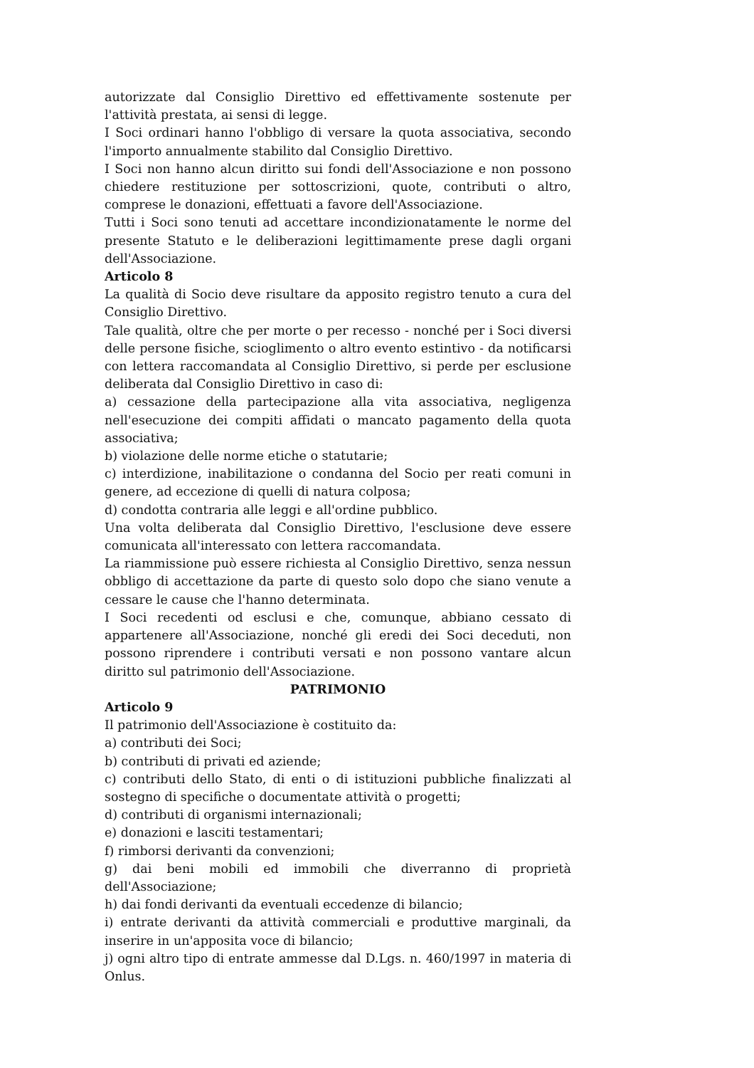autorizzate dal Consiglio Direttivo ed effettivamente sostenute per l'attività prestata, ai sensi di legge.
I Soci ordinari hanno l'obbligo di versare la quota associativa, secondo l'importo annualmente stabilito dal Consiglio Direttivo.
I Soci non hanno alcun diritto sui fondi dell'Associazione e non possono chiedere restituzione per sottoscrizioni, quote, contributi o altro, comprese le donazioni, effettuati a favore dell'Associazione.
Tutti i Soci sono tenuti ad accettare incondizionatamente le norme del presente Statuto e le deliberazioni legittimamente prese dagli organi dell'Associazione.
Articolo 8
La qualità di Socio deve risultare da apposito registro tenuto a cura del Consiglio Direttivo.
Tale qualità, oltre che per morte o per recesso - nonché per i Soci diversi delle persone fisiche, scioglimento o altro evento estintivo - da notificarsi con lettera raccomandata al Consiglio Direttivo, si perde per esclusione deliberata dal Consiglio Direttivo in caso di:
a) cessazione della partecipazione alla vita associativa, negligenza nell'esecuzione dei compiti affidati o mancato pagamento della quota associativa;
b) violazione delle norme etiche o statutarie;
c) interdizione, inabilitazione o condanna del Socio per reati comuni in genere, ad eccezione di quelli di natura colposa;
d) condotta contraria alle leggi e all'ordine pubblico.
Una volta deliberata dal Consiglio Direttivo, l'esclusione deve essere comunicata all'interessato con lettera raccomandata.
La riammissione può essere richiesta al Consiglio Direttivo, senza nessun obbligo di accettazione da parte di questo solo dopo che siano venute a cessare le cause che l'hanno determinata.
I Soci recedenti od esclusi e che, comunque, abbiano cessato di appartenere all'Associazione, nonché gli eredi dei Soci deceduti, non possono riprendere i contributi versati e non possono vantare alcun diritto sul patrimonio dell'Associazione.
PATRIMONIO
Articolo 9
Il patrimonio dell'Associazione è costituito da:
a) contributi dei Soci;
b) contributi di privati ed aziende;
c) contributi dello Stato, di enti o di istituzioni pubbliche finalizzati al sostegno di specifiche o documentate attività o progetti;
d) contributi di organismi internazionali;
e) donazioni e lasciti testamentari;
f) rimborsi derivanti da convenzioni;
g) dai beni mobili ed immobili che diverranno di proprietà dell'Associazione;
h) dai fondi derivanti da eventuali eccedenze di bilancio;
i) entrate derivanti da attività commerciali e produttive marginali, da inserire in un'apposita voce di bilancio;
j) ogni altro tipo di entrate ammesse dal D.Lgs. n. 460/1997 in materia di Onlus.